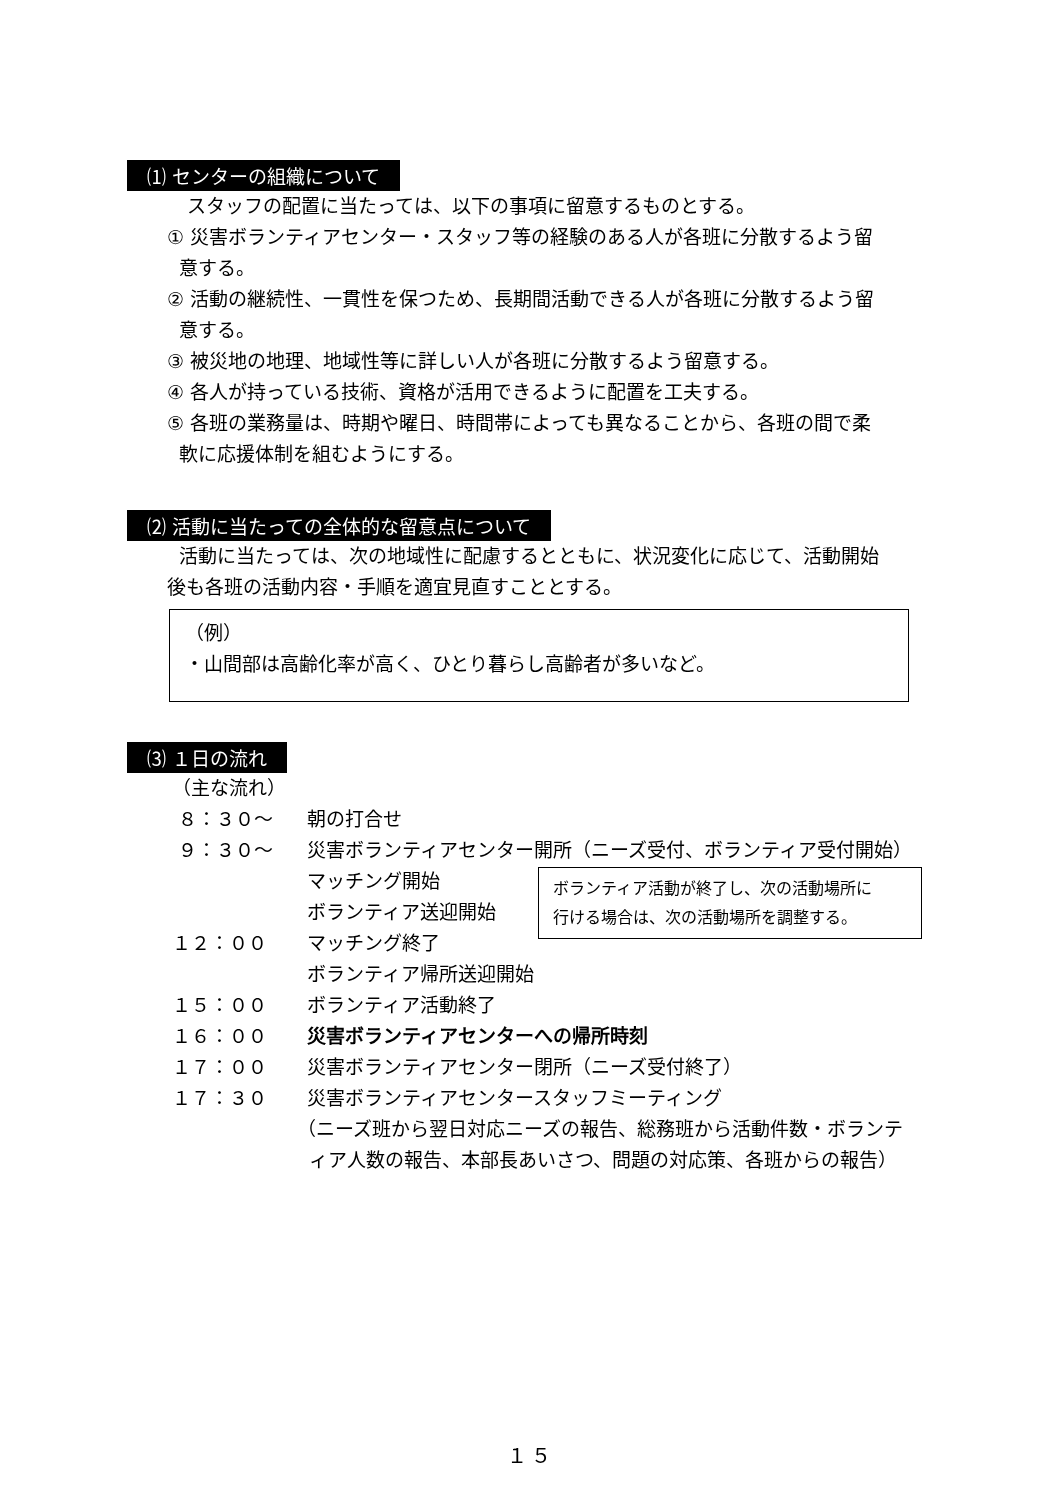⑴ センターの組織について
スタッフの配置に当たっては、以下の事項に留意するものとする。
① 災害ボランティアセンター・スタッフ等の経験のある人が各班に分散するよう留
意する。
② 活動の継続性、一貫性を保つため、長期間活動できる人が各班に分散するよう留
意する。
③ 被災地の地理、地域性等に詳しい人が各班に分散するよう留意する。
④ 各人が持っている技術、資格が活用できるように配置を工夫する。
⑤ 各班の業務量は、時期や曜日、時間帯によっても異なることから、各班の間で柔
軟に応援体制を組むようにする。
⑵ 活動に当たっての全体的な留意点について
活動に当たっては、次の地域性に配慮するとともに、状況変化に応じて、活動開始
後も各班の活動内容・手順を適宜見直すこととする。
（例）
・山間部は高齢化率が高く、ひとり暮らし高齢者が多いなど。
⑶ １日の流れ
（主な流れ）
８：３０～ 朝の打合せ
９：３０～ 災害ボランティアセンター開所（ニーズ受付、ボランティア受付開始）
マッチング開始
ボランティア送迎開始
１２：００ マッチング終了
ボランティア帰所送迎開始
１５：００ ボランティア活動終了
１６：００ 災害ボランティアセンターへの帰所時刻
１７：００ 災害ボランティアセンター閉所（ニーズ受付終了）
１７：３０ 災害ボランティアセンタースタッフミーティング
（ニーズ班から翌日対応ニーズの報告、総務班から活動件数・ボランテ
ィア人数の報告、本部長あいさつ、問題の対応策、各班からの報告）
ボランティア活動が終了し、次の活動場所に
行ける場合は、次の活動場所を調整する。
１５